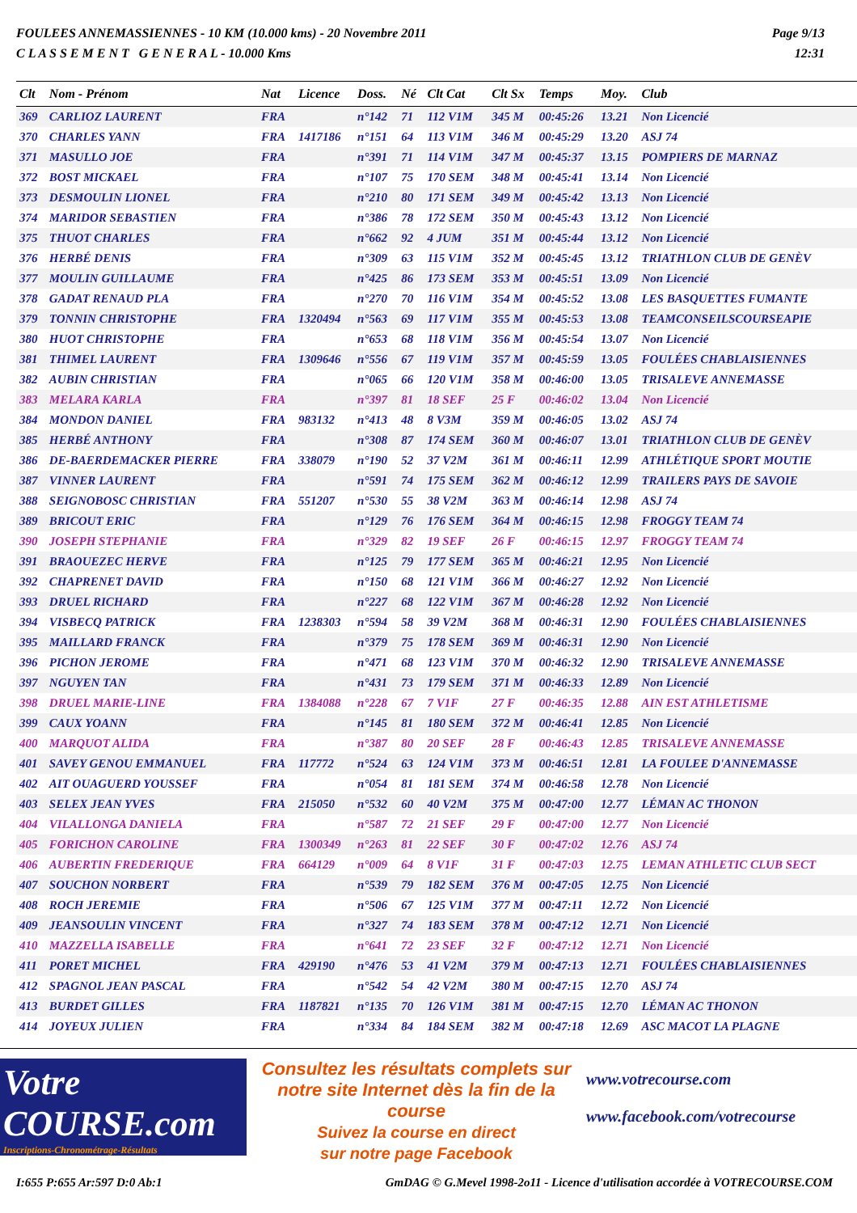FOULEES ANNEMASSIENNES - 10 KM (10.000 kms) - 20 Novembre 2011
C L A S S E M E N T G E N E R A L - 10.000 Kms
Page 9/13
12:31
| Clt | Nom - Prénom | Nat | Licence | Doss. | Né | Clt Cat | Clt Sx | Temps | Moy. | Club |
| --- | --- | --- | --- | --- | --- | --- | --- | --- | --- | --- |
| 369 | CARLIOZ LAURENT | FRA | | n°142 | 71 | 112 V1M | 345 M | 00:45:26 | 13.21 | Non Licencié |
| 370 | CHARLES YANN | FRA | 1417186 | n°151 | 64 | 113 V1M | 346 M | 00:45:29 | 13.20 | ASJ 74 |
| 371 | MASULLO JOE | FRA | | n°391 | 71 | 114 V1M | 347 M | 00:45:37 | 13.15 | POMPIERS DE MARNAZ |
| 372 | BOST MICKAEL | FRA | | n°107 | 75 | 170 SEM | 348 M | 00:45:41 | 13.14 | Non Licencié |
| 373 | DESMOULIN LIONEL | FRA | | n°210 | 80 | 171 SEM | 349 M | 00:45:42 | 13.13 | Non Licencié |
| 374 | MARIDOR SEBASTIEN | FRA | | n°386 | 78 | 172 SEM | 350 M | 00:45:43 | 13.12 | Non Licencié |
| 375 | THUOT CHARLES | FRA | | n°662 | 92 | 4 JUM | 351 M | 00:45:44 | 13.12 | Non Licencié |
| 376 | HERBÉ DENIS | FRA | | n°309 | 63 | 115 V1M | 352 M | 00:45:45 | 13.12 | TRIATHLON CLUB DE GENÈV |
| 377 | MOULIN GUILLAUME | FRA | | n°425 | 86 | 173 SEM | 353 M | 00:45:51 | 13.09 | Non Licencié |
| 378 | GADAT RENAUD PLA | FRA | | n°270 | 70 | 116 V1M | 354 M | 00:45:52 | 13.08 | LES BASQUETTES FUMANTE |
| 379 | TONNIN CHRISTOPHE | FRA | 1320494 | n°563 | 69 | 117 V1M | 355 M | 00:45:53 | 13.08 | TEAMCONSEILSCOURSEAPIE |
| 380 | HUOT CHRISTOPHE | FRA | | n°653 | 68 | 118 V1M | 356 M | 00:45:54 | 13.07 | Non Licencié |
| 381 | THIMEL LAURENT | FRA | 1309646 | n°556 | 67 | 119 V1M | 357 M | 00:45:59 | 13.05 | FOULÉES CHABLAISIENNES |
| 382 | AUBIN CHRISTIAN | FRA | | n°065 | 66 | 120 V1M | 358 M | 00:46:00 | 13.05 | TRISALEVE ANNEMASSE |
| 383 | MELARA KARLA | FRA | | n°397 | 81 | 18 SEF | 25 F | 00:46:02 | 13.04 | Non Licencié |
| 384 | MONDON DANIEL | FRA | 983132 | n°413 | 48 | 8 V3M | 359 M | 00:46:05 | 13.02 | ASJ 74 |
| 385 | HERBÉ ANTHONY | FRA | | n°308 | 87 | 174 SEM | 360 M | 00:46:07 | 13.01 | TRIATHLON CLUB DE GENÈV |
| 386 | DE-BAERDEMACKER PIERRE | FRA | 338079 | n°190 | 52 | 37 V2M | 361 M | 00:46:11 | 12.99 | ATHLÉTIQUE SPORT MOUTIE |
| 387 | VINNER LAURENT | FRA | | n°591 | 74 | 175 SEM | 362 M | 00:46:12 | 12.99 | TRAILERS PAYS DE SAVOIE |
| 388 | SEIGNOBOSC CHRISTIAN | FRA | 551207 | n°530 | 55 | 38 V2M | 363 M | 00:46:14 | 12.98 | ASJ 74 |
| 389 | BRICOUT ERIC | FRA | | n°129 | 76 | 176 SEM | 364 M | 00:46:15 | 12.98 | FROGGY TEAM 74 |
| 390 | JOSEPH STEPHANIE | FRA | | n°329 | 82 | 19 SEF | 26 F | 00:46:15 | 12.97 | FROGGY TEAM 74 |
| 391 | BRAOUEZEC HERVE | FRA | | n°125 | 79 | 177 SEM | 365 M | 00:46:21 | 12.95 | Non Licencié |
| 392 | CHAPRENET DAVID | FRA | | n°150 | 68 | 121 V1M | 366 M | 00:46:27 | 12.92 | Non Licencié |
| 393 | DRUEL RICHARD | FRA | | n°227 | 68 | 122 V1M | 367 M | 00:46:28 | 12.92 | Non Licencié |
| 394 | VISBECQ PATRICK | FRA | 1238303 | n°594 | 58 | 39 V2M | 368 M | 00:46:31 | 12.90 | FOULÉES CHABLAISIENNES |
| 395 | MAILLARD FRANCK | FRA | | n°379 | 75 | 178 SEM | 369 M | 00:46:31 | 12.90 | Non Licencié |
| 396 | PICHON JEROME | FRA | | n°471 | 68 | 123 V1M | 370 M | 00:46:32 | 12.90 | TRISALEVE ANNEMASSE |
| 397 | NGUYEN TAN | FRA | | n°431 | 73 | 179 SEM | 371 M | 00:46:33 | 12.89 | Non Licencié |
| 398 | DRUEL MARIE-LINE | FRA | 1384088 | n°228 | 67 | 7 V1F | 27 F | 00:46:35 | 12.88 | AIN EST ATHLETISME |
| 399 | CAUX YOANN | FRA | | n°145 | 81 | 180 SEM | 372 M | 00:46:41 | 12.85 | Non Licencié |
| 400 | MARQUOT ALIDA | FRA | | n°387 | 80 | 20 SEF | 28 F | 00:46:43 | 12.85 | TRISALEVE ANNEMASSE |
| 401 | SAVEY GENOU EMMANUEL | FRA | 117772 | n°524 | 63 | 124 V1M | 373 M | 00:46:51 | 12.81 | LA FOULEE D'ANNEMASSE |
| 402 | AIT OUAGUERD YOUSSEF | FRA | | n°054 | 81 | 181 SEM | 374 M | 00:46:58 | 12.78 | Non Licencié |
| 403 | SELEX JEAN YVES | FRA | 215050 | n°532 | 60 | 40 V2M | 375 M | 00:47:00 | 12.77 | LÉMAN AC THONON |
| 404 | VILALLONGA DANIELA | FRA | | n°587 | 72 | 21 SEF | 29 F | 00:47:00 | 12.77 | Non Licencié |
| 405 | FORICHON CAROLINE | FRA | 1300349 | n°263 | 81 | 22 SEF | 30 F | 00:47:02 | 12.76 | ASJ 74 |
| 406 | AUBERTIN FREDERIQUE | FRA | 664129 | n°009 | 64 | 8 V1F | 31 F | 00:47:03 | 12.75 | LEMAN ATHLETIC CLUB SECT |
| 407 | SOUCHON NORBERT | FRA | | n°539 | 79 | 182 SEM | 376 M | 00:47:05 | 12.75 | Non Licencié |
| 408 | ROCH JEREMIE | FRA | | n°506 | 67 | 125 V1M | 377 M | 00:47:11 | 12.72 | Non Licencié |
| 409 | JEANSOULIN VINCENT | FRA | | n°327 | 74 | 183 SEM | 378 M | 00:47:12 | 12.71 | Non Licencié |
| 410 | MAZZELLA ISABELLE | FRA | | n°641 | 72 | 23 SEF | 32 F | 00:47:12 | 12.71 | Non Licencié |
| 411 | PORET MICHEL | FRA | 429190 | n°476 | 53 | 41 V2M | 379 M | 00:47:13 | 12.71 | FOULÉES CHABLAISIENNES |
| 412 | SPAGNOL JEAN PASCAL | FRA | | n°542 | 54 | 42 V2M | 380 M | 00:47:15 | 12.70 | ASJ 74 |
| 413 | BURDET GILLES | FRA | 1187821 | n°135 | 70 | 126 V1M | 381 M | 00:47:15 | 12.70 | LÉMAN AC THONON |
| 414 | JOYEUX JULIEN | FRA | | n°334 | 84 | 184 SEM | 382 M | 00:47:18 | 12.69 | ASC MACOT LA PLAGNE |
Votre COURSE.com
Inscriptions-Chronométrage-Résultats
Consultez les résultats complets sur
notre site Internet dès la fin de la course
Suivez la course en direct
sur notre page Facebook
www.votrecourse.com
www.facebook.com/votrecourse
I:655 P:655 Ar:597 D:0 Ab:1 GmDAG © G.Mevel 1998-2o11 - Licence d'utilisation accordée à VOTRECOURSE.COM